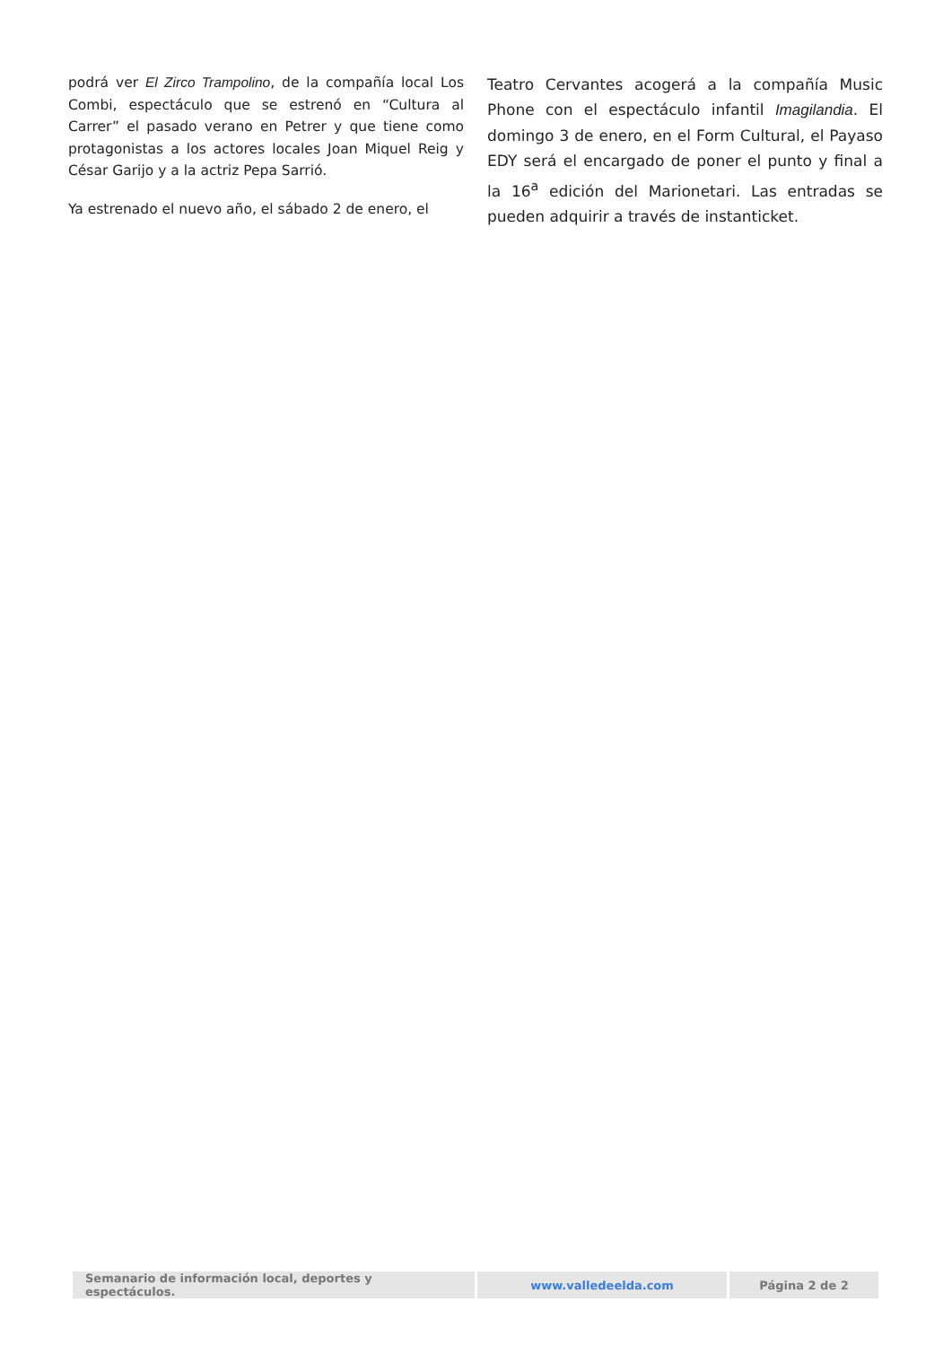podrá ver El Zirco Trampolino, de la compañía local Los Combi, espectáculo que se estrenó en “Cultura al Carrer” el pasado verano en Petrer y que tiene como protagonistas a los actores locales Joan Miquel Reig y César Garijo y a la actriz Pepa Sarrió.
Ya estrenado el nuevo año, el sábado 2 de enero, el
Teatro Cervantes acogerá a la compañía Music Phone con el espectáculo infantil Imagilandia. El domingo 3 de enero, en el Form Cultural, el Payaso EDY será el encargado de poner el punto y final a la 16<sup>a</sup> edición del Marionetari. Las entradas se pueden adquirir a través de instanticket.
| Semanario de información local, deportes y espectáculos. | www.valledeelda.com | Página 2 de 2 |